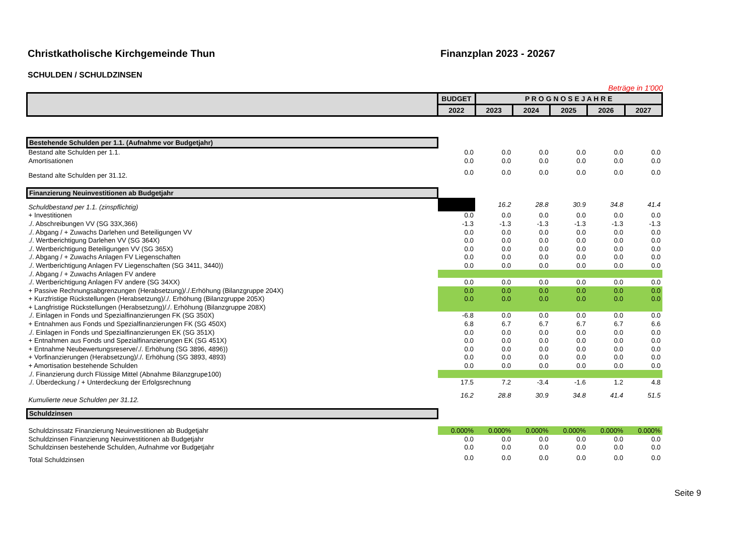Christkatholische Kirchgemeinde Thun Finanzplan 2023 - 20267
SCHULDEN / SCHULDZINSEN
Beträge in 1'000
| | BUDGET | P R O G N O S E J A H R E | | | | |
| --- | --- | --- | --- | --- | --- | --- |
| | 2022 | 2023 | 2024 | 2025 | 2026 | 2027 |
| Bestehende Schulden per 1.1. (Aufnahme vor Budgetjahr) | | | | | | |
| Bestand alte Schulden per 1.1. | 0.0 | 0.0 | 0.0 | 0.0 | 0.0 | 0.0 |
| Amortisationen | 0.0 | 0.0 | 0.0 | 0.0 | 0.0 | 0.0 |
| Bestand alte Schulden per 31.12. | 0.0 | 0.0 | 0.0 | 0.0 | 0.0 | 0.0 |
| Finanzierung Neuinvestitionen ab Budgetjahr | | | | | | |
| Schuldbestand per 1.1. (zinspflichtig) | | 16.2 | 28.8 | 30.9 | 34.8 | 41.4 |
| + Investitionen | 0.0 | 0.0 | 0.0 | 0.0 | 0.0 | 0.0 |
| ./. Abschreibungen VV (SG 33X,366) | -1.3 | -1.3 | -1.3 | -1.3 | -1.3 | -1.3 |
| ./. Abgang / + Zuwachs Darlehen und Beteiligungen VV | 0.0 | 0.0 | 0.0 | 0.0 | 0.0 | 0.0 |
| ./. Wertberichtigung Darlehen VV (SG 364X) | 0.0 | 0.0 | 0.0 | 0.0 | 0.0 | 0.0 |
| ./. Wertberichtigung Beteiligungen VV (SG 365X) | 0.0 | 0.0 | 0.0 | 0.0 | 0.0 | 0.0 |
| ./. Abgang / + Zuwachs Anlagen FV Liegenschaften | 0.0 | 0.0 | 0.0 | 0.0 | 0.0 | 0.0 |
| ./. Wertberichtigung Anlagen FV Liegenschaften (SG 3411, 3440)) | 0.0 | 0.0 | 0.0 | 0.0 | 0.0 | 0.0 |
| ./. Abgang / + Zuwachs Anlagen FV andere | | | | | | |
| ./. Wertberichtigung Anlagen FV andere (SG 34XX) | 0.0 | 0.0 | 0.0 | 0.0 | 0.0 | 0.0 |
| + Passive Rechnungsabgrenzungen (Herabsetzung)/./.Erhöhung (Bilanzgruppe 204X) | 0.0 | 0.0 | 0.0 | 0.0 | 0.0 | 0.0 |
| + Kurzfristige Rückstellungen (Herabsetzung)/./. Erhöhung (Bilanzgruppe 205X) | 0.0 | 0.0 | 0.0 | 0.0 | 0.0 | 0.0 |
| + Langfristige Rückstellungen (Herabsetzung)/./. Erhöhung (Bilanzgruppe 208X) | | | | | | |
| ./. Einlagen in Fonds und Spezialfinanzierungen FK (SG 350X) | -6.8 | 0.0 | 0.0 | 0.0 | 0.0 | 0.0 |
| + Entnahmen aus Fonds und Spezialfinanzierungen FK (SG 450X) | 6.8 | 6.7 | 6.7 | 6.7 | 6.7 | 6.6 |
| ./. Einlagen in Fonds und Spezialfinanzierungen EK (SG 351X) | 0.0 | 0.0 | 0.0 | 0.0 | 0.0 | 0.0 |
| + Entnahmen aus Fonds und Spezialfinanzierungen EK (SG 451X) | 0.0 | 0.0 | 0.0 | 0.0 | 0.0 | 0.0 |
| + Entnahme Neubewertungsreserve/./. Erhöhung (SG 3896, 4896)) | 0.0 | 0.0 | 0.0 | 0.0 | 0.0 | 0.0 |
| + Vorfinanzierungen (Herabsetzung)/./. Erhöhung (SG 3893, 4893) | 0.0 | 0.0 | 0.0 | 0.0 | 0.0 | 0.0 |
| + Amortisation bestehende Schulden | 0.0 | 0.0 | 0.0 | 0.0 | 0.0 | 0.0 |
| ./. Finanzierung durch Flüssige Mittel (Abnahme Bilanzgrupe100) | | | | | | |
| ./. Überdeckung / + Unterdeckung der Erfolgsrechnung | 17.5 | 7.2 | -3.4 | -1.6 | 1.2 | 4.8 |
| Kumulierte neue Schulden per 31.12. | 16.2 | 28.8 | 30.9 | 34.8 | 41.4 | 51.5 |
| Schuldzinsen | | | | | | |
| Schuldzinssatz Finanzierung Neuinvestitionen ab Budgetjahr | 0.000% | 0.000% | 0.000% | 0.000% | 0.000% | 0.000% |
| Schuldzinsen Finanzierung Neuinvestitionen ab Budgetjahr | 0.0 | 0.0 | 0.0 | 0.0 | 0.0 | 0.0 |
| Schuldzinsen bestehende Schulden, Aufnahme vor Budgetjahr | 0.0 | 0.0 | 0.0 | 0.0 | 0.0 | 0.0 |
| Total Schuldzinsen | 0.0 | 0.0 | 0.0 | 0.0 | 0.0 | 0.0 |
Seite 9